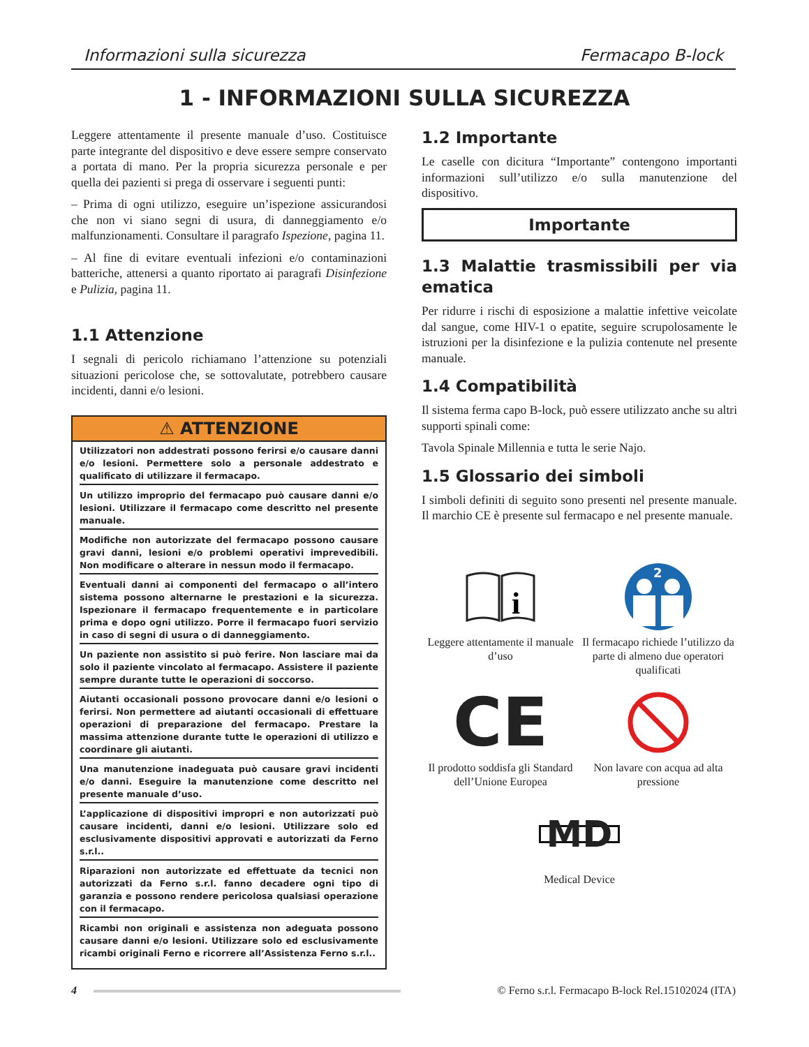Informazioni sulla sicurezza Fermacapo B-lock
1 - INFORMAZIONI SULLA SICUREZZA
Leggere attentamente il presente manuale d’uso. Costituisce parte integrante del dispositivo e deve essere sempre conservato a portata di mano. Per la propria sicurezza personale e per quella dei pazienti si prega di osservare i seguenti punti:
– Prima di ogni utilizzo, eseguire un’ispezione assicurandosi che non vi siano segni di usura, di danneggiamento e/o malfunzionamenti. Consultare il paragrafo Ispezione, pagina 11.
– Al fine di evitare eventuali infezioni e/o contaminazioni batteriche, attenersi a quanto riportato ai paragrafi Disinfezione e Pulizia, pagina 11.
1.1 Attenzione
I segnali di pericolo richiamano l’attenzione su potenziali situazioni pericolose che, se sottovalutate, potrebbero causare incidenti, danni e/o lesioni.
⚠ ATTENZIONE
Utilizzatori non addestrati possono ferirsi e/o causare danni e/o lesioni. Permettere solo a personale addestrato e qualificato di utilizzare il fermacapo.
Un utilizzo improprio del fermacapo può causare danni e/o lesioni. Utilizzare il fermacapo come descritto nel presente manuale.
Modifiche non autorizzate del fermacapo possono causare gravi danni, lesioni e/o problemi operativi imprevedibili. Non modificare o alterare in nessun modo il fermacapo.
Eventuali danni ai componenti del fermacapo o all’intero sistema possono alternarne le prestazioni e la sicurezza. Ispezionare il fermacapo frequentemente e in particolare prima e dopo ogni utilizzo. Porre il fermacapo fuori servizio in caso di segni di usura o di danneggiamento.
Un paziente non assistito si può ferire. Non lasciare mai da solo il paziente vincolato al fermacapo. Assistere il paziente sempre durante tutte le operazioni di soccorso.
Aiutanti occasionali possono provocare danni e/o lesioni o ferirsi. Non permettere ad aiutanti occasionali di effettuare operazioni di preparazione del fermacapo. Prestare la massima attenzione durante tutte le operazioni di utilizzo e coordinare gli aiutanti.
Una manutenzione inadeguata può causare gravi incidenti e/o danni. Eseguire la manutenzione come descritto nel presente manuale d’uso.
L’applicazione di dispositivi impropri e non autorizzati può causare incidenti, danni e/o lesioni. Utilizzare solo ed esclusivamente dispositivi approvati e autorizzati da Ferno s.r.l..
Riparazioni non autorizzate ed effettuate da tecnici non autorizzati da Ferno s.r.l. fanno decadere ogni tipo di garanzia e possono rendere pericolosa qualsiasi operazione con il fermacapo.
Ricambi non originali e assistenza non adeguata possono causare danni e/o lesioni. Utilizzare solo ed esclusivamente ricambi originali Ferno e ricorrere all’Assistenza Ferno s.r.l..
1.2 Importante
Le caselle con dicitura “Importante” contengono importanti informazioni sull’utilizzo e/o sulla manutenzione del dispositivo.
Importante
1.3 Malattie trasmissibili per via ematica
Per ridurre i rischi di esposizione a malattie infettive veicolate dal sangue, come HIV-1 o epatite, seguire scrupolosamente le istruzioni per la disinfezione e la pulizia contenute nel presente manuale.
1.4 Compatibilità
Il sistema ferma capo B-lock, può essere utilizzato anche su altri supporti spinali come:
Tavola Spinale Millennia e tutta le serie Najo.
1.5 Glossario dei simboli
I simboli definiti di seguito sono presenti nel presente manuale. Il marchio CE è presente sul fermacapo e nel presente manuale.
i
Leggere attentamente il manuale d’uso
2
Il fermacapo richiede l’utilizzo da parte di almeno due operatori qualificati
CE
Il prodotto soddisfa gli Standard dell’Unione Europea
Non lavare con acqua ad alta pressione
MD
Medical Device
4 © Ferno s.r.l. Fermacapo B-lock Rel.15102024 (ITA)